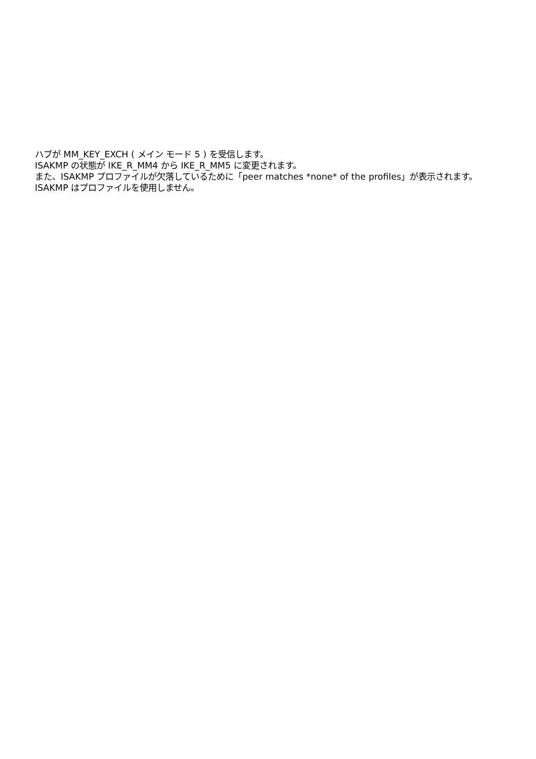ハブが MM_KEY_EXCH ( メイン モード 5 ) を受信します。
ISAKMP の状態が IKE_R_MM4 から IKE_R_MM5 に変更されます。
また、ISAKMP プロファイルが欠落しているために「peer matches *none* of the profiles」が表示されます。
ISAKMP はプロファイルを使用しません。